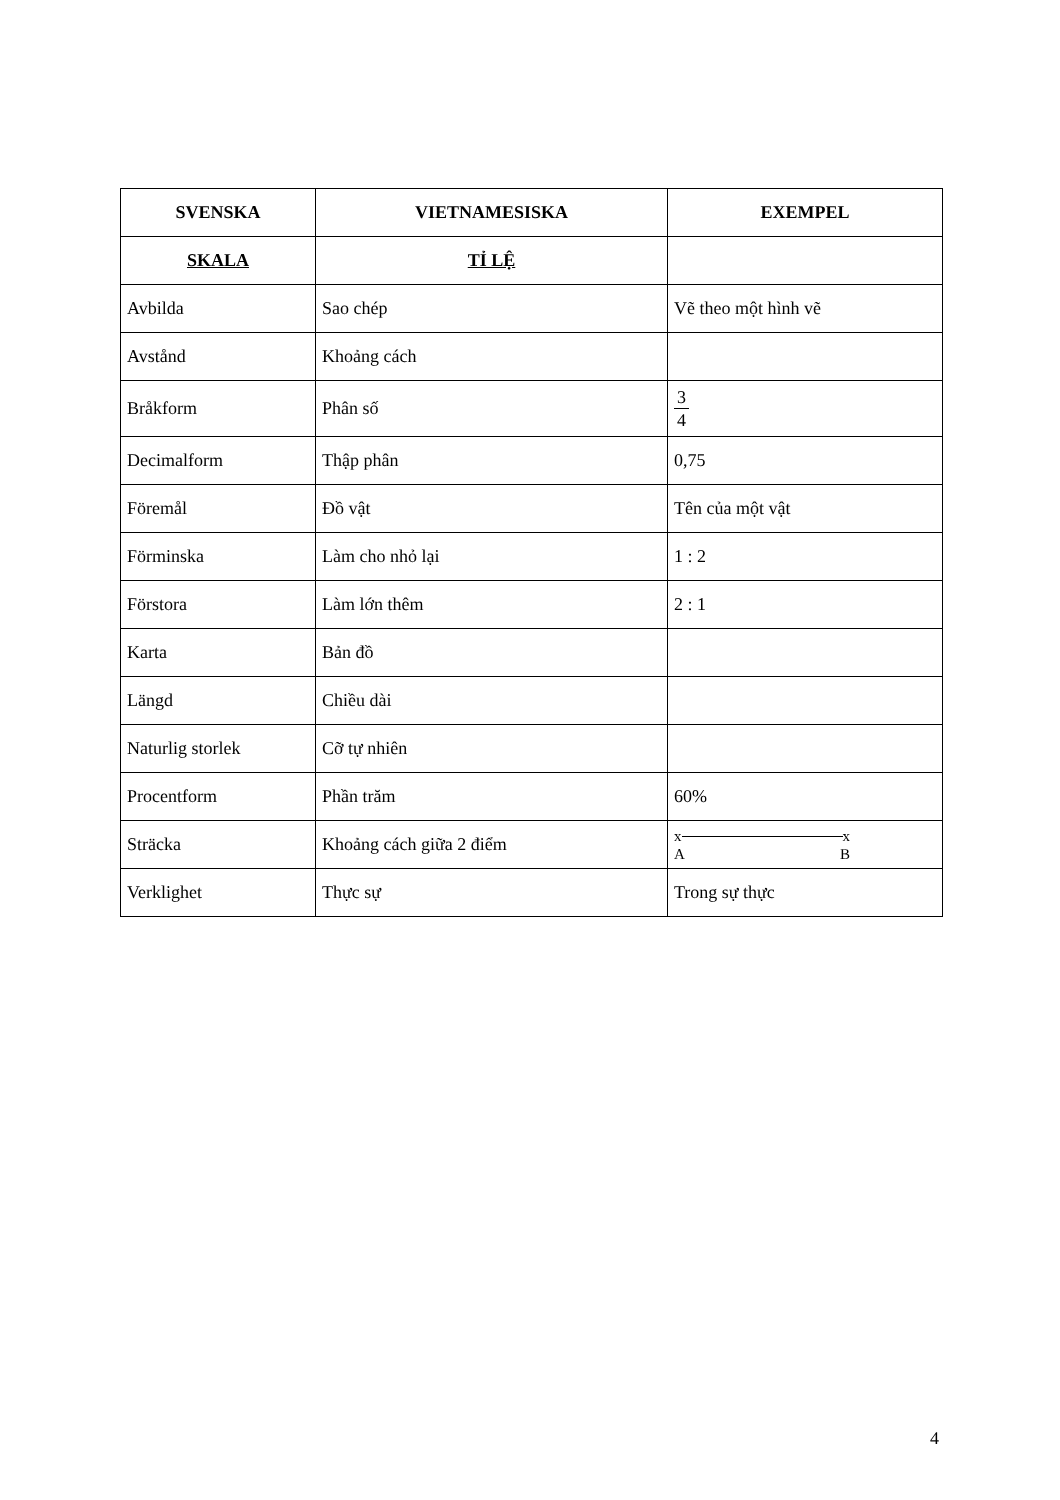| SVENSKA | VIETNAMESISKA | EXEMPEL |
| --- | --- | --- |
| SKALA | TỈ LỆ | |
| Avbilda | Sao chép | Vẽ theo một hình vẽ |
| Avstånd | Khoảng cách | |
| Bråkform | Phân số | 3 4 |
| Decimalform | Thập phân | 0,75 |
| Föremål | Đồ vật | Tên của một vật |
| Förminska | Làm cho nhỏ lại | 1 : 2 |
| Förstora | Làm lớn thêm | 2 : 1 |
| Karta | Bản đồ | |
| Längd | Chiều dài | |
| Naturlig storlek | Cỡ tự nhiên | |
| Procentform | Phần trăm | 60% |
| Sträcka | Khoảng cách giữa 2 điểm | x x A B |
| Verklighet | Thực sự | Trong sự thực |
4